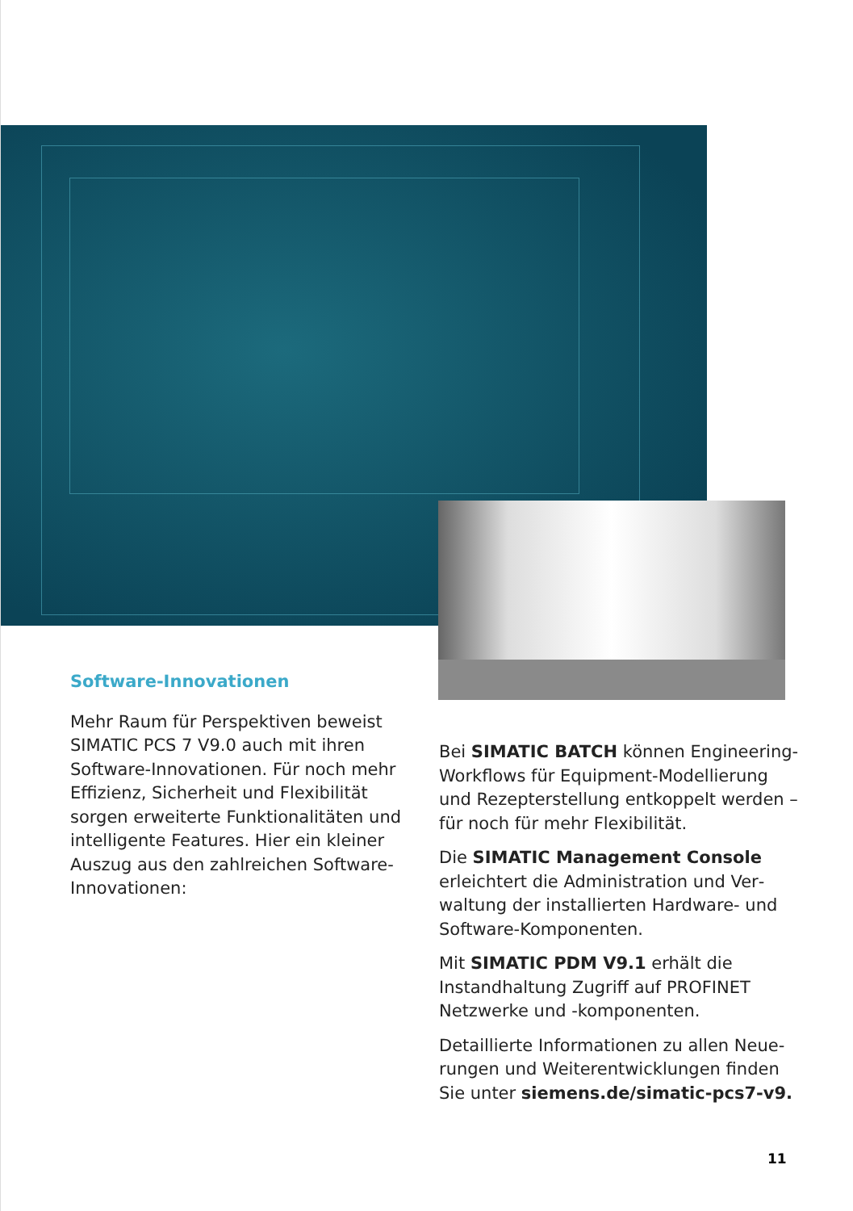Software-Innovationen
Mehr Raum für Perspektiven beweist SIMATIC PCS 7 V9.0 auch mit ihren Soft­ware-Innovationen. Für noch mehr Effizienz, Sicherheit und Flexibilität sorgen erweiterte Funktionalitäten und intelligente Features. Hier ein kleiner Auszug aus den zahlreichen Software-Innovationen:
Bei SIMATIC BATCH können Engineering-Workflows für Equipment-Modellierung und Rezepterstellung entkoppelt werden – für noch für mehr Flexibilität.
Die SIMATIC Management Console erleichtert die Administration und Ver­waltung der installierten Hardware- und Software-Komponenten.
Mit SIMATIC PDM V9.1 erhält die Instandhaltung Zugriff auf PROFINET Netzwerke und -komponenten.
Detaillierte Informationen zu allen Neue­rungen und Weiterentwicklungen finden Sie unter siemens.de/simatic-pcs7-v9.
11